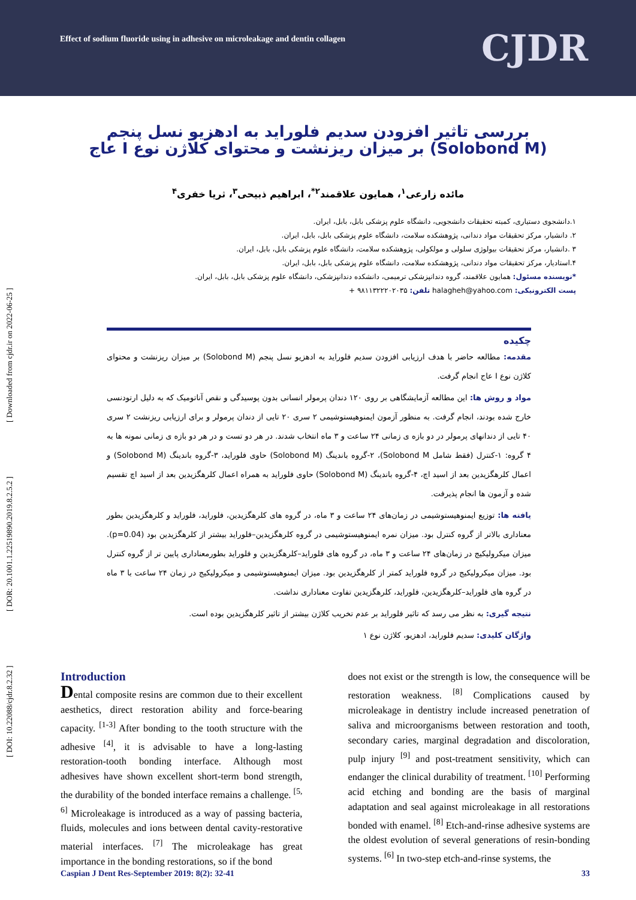Effect of sodium fluoride using in adhesive on microleakage and dentin collagen
CJDR
[ DOI: 10.22088/cjdr.8.2.32 ] [ DOR: 20.1001.1.22519890.2019.8.2.5.2 ] [ Downloaded from cjdr.ir on 2022-06-25 ]
بررسی تاثیر افزودن سدیم فلوراید به ادهزیو نسل پنجم (Solobond M) بر میزان ریزنشت و محتوای کلاژن نوع I عاج
مائده زارعی<sup>۱</sup>، همایون علاقمند<sup>۲*</sup>، ابراهیم ذبیحی<sup>۳</sup>، ثریا خفری<sup>۴</sup>
۱.دانشجوی دستیاری، کمیته تحقیقات دانشجویی، دانشگاه علوم پزشکی بابل، بابل، ایران.
۲. دانشیار، مرکز تحقیقات مواد دندانی، پژوهشکده سلامت، دانشگاه علوم پزشکی بابل، بابل، ایران.
۳ .دانشیار، مرکز تحقیقات بیولوژی سلولی و مولکولی، پژوهشکده سلامت، دانشگاه علوم پزشکی بابل، بابل، ایران.
۴.استادیار، مرکز تحقیقات مواد دندانی، پژوهشکده سلامت، دانشگاه علوم پزشکی بابل، بابل، ایران.
*نویسنده مسئول: همایون علاقمند، گروه دندانپزشکی ترمیمی، دانشکده دندانپزشکی، دانشگاه علوم پزشکی بابل، بابل، ایران.
پست الکترونیکی: halagheh@yahoo.com تلفن: ۹۸۱۱۳۲۲۲۰۲۰۳۵ +
چکیده
مقدمه: مطالعه حاضر با هدف ارزیابی افزودن سدیم فلوراید به ادهزیو نسل پنجم (Solobond M) بر میزان ریزنشت و محتوای کلاژن نوع I عاج انجام گرفت.
مواد و روش ها: این مطالعه آزمایشگاهی بر روی ۱۲۰ دندان پرمولر انسانی بدون پوسیدگی و نقص آناتومیک که به دلیل ارتودنسی خارج شده بودند، انجام گرفت. به منظور آزمون ایمنوهیستوشیمی ۲ سری ۲۰ تایی از دندان پرمولر و برای ارزیابی ریزنشت ۲ سری ۴۰ تایی از دندانهای پرمولر در دو بازه ی زمانی ۲۴ ساعت و ۳ ماه انتخاب شدند. در هر دو تست و در هر دو بازه ی زمانی نمونه ها به ۴ گروه: ۱-کنترل (فقط شامل Solobond M)، ۲-گروه باندینگ (Solobond M) حاوی فلوراید، ۳-گروه باندینگ (Solobond M) و اعمال کلرهگزیدین بعد از اسید اچ، ۴-گروه باندینگ (Solobond M) حاوی فلوراید به همراه اعمال کلرهگزیدین بعد از اسید اچ تقسیم شده و آزمون ها انجام پذیرفت.
یافته ها: توزیع ایمنوهیستوشیمی در زمان‌های ۲۴ ساعت و ۳ ماه، در گروه های کلرهگزیدین، فلوراید، فلوراید و کلرهگزیدین بطور معناداری بالاتر از گروه کنترل بود. میزان نمره ایمنوهیستوشیمی در گروه کلرهگزیدین–فلوراید بیشتر از کلرهگزیدین بود (p=0.04). میزان میکرولیکیج در زمان‌های ۲۴ ساعت و ۳ ماه، در گروه های فلوراید–کلرهگزیدین و فلوراید بطورمعناداری پایین تر از گروه کنترل بود. میزان میکرولیکیج در گروه فلوراید کمتر از کلرهگزیدین بود. میزان ایمنوهیستوشیمی و میکرولیکیج در زمان ۲۴ ساعت با ۳ ماه در گروه های فلوراید–کلرهگزیدین، فلوراید، کلرهگزیدین تفاوت معناداری نداشت.
نتیجه گیری: به نظر می رسد که تاثیر فلوراید بر عدم تخریب کلاژن بیشتر از تاثیر کلرهگزیدین بوده است.
واژگان کلیدی: سدیم فلوراید، ادهزیو، کلاژن نوع ۱
Introduction
Dental composite resins are common due to their excellent aesthetics, direct restoration ability and force-bearing capacity. <sup>[1-3]</sup> After bonding to the tooth structure with the adhesive <sup>[4]</sup>, it is advisable to have a long-lasting restoration-tooth bonding interface. Although most adhesives have shown excellent short-term bond strength, the durability of the bonded interface remains a challenge. <sup>[5, 6]</sup> Microleakage is introduced as a way of passing bacteria, fluids, molecules and ions between dental cavity-restorative material interfaces. <sup>[7]</sup> The microleakage has great importance in the bonding restorations, so if the bond
does not exist or the strength is low, the consequence will be restoration weakness. <sup>[8]</sup> Complications caused by microleakage in dentistry include increased penetration of saliva and microorganisms between restoration and tooth, secondary caries, marginal degradation and discoloration, pulp injury <sup>[9]</sup> and post-treatment sensitivity, which can endanger the clinical durability of treatment. <sup>[10]</sup> Performing acid etching and bonding are the basis of marginal adaptation and seal against microleakage in all restorations bonded with enamel. <sup>[8]</sup> Etch-and-rinse adhesive systems are the oldest evolution of several generations of resin-bonding systems. <sup>[6]</sup> In two-step etch-and-rinse systems, the
Caspian J Dent Res-September 2019: 8(2): 32-41 33